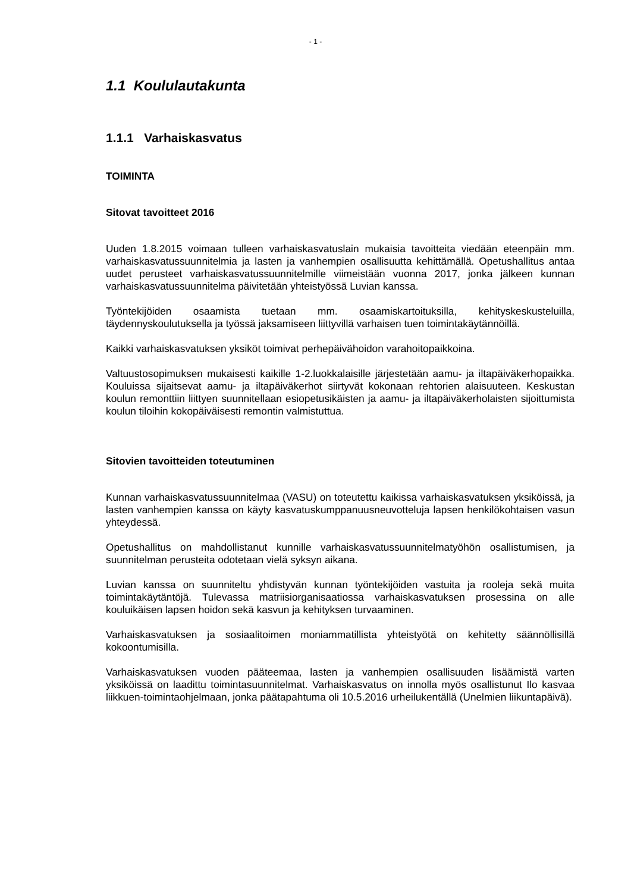- 1 -
1.1 Koululautakunta
1.1.1 Varhaiskasvatus
TOIMINTA
Sitovat tavoitteet 2016
Uuden 1.8.2015 voimaan tulleen varhaiskasvatuslain mukaisia tavoitteita viedään eteenpäin mm. varhaiskasvatussuunnitelmia ja lasten ja vanhempien osallisuutta kehittämällä. Opetushallitus antaa uudet perusteet varhaiskasvatussuunnitelmille viimeistään vuonna 2017, jonka jälkeen kunnan varhaiskasvatussuunnitelma päivitetään yhteistyössä Luvian kanssa.
Työntekijöiden osaamista tuetaan mm. osaamiskartoituksilla, kehityskeskusteluilla, täydennyskoulutuksella ja työssä jaksamiseen liittyvillä varhaisen tuen toimintakäytännöillä.
Kaikki varhaiskasvatuksen yksiköt toimivat perhepäivähoidon varahoitopaikkoina.
Valtuustosopimuksen mukaisesti kaikille 1-2.luokkalaisille järjestetään aamu- ja iltapäiväkerhopaikka. Kouluissa sijaitsevat aamu- ja iltapäiväkerhot siirtyvät kokonaan rehtorien alaisuuteen. Keskustan koulun remonttiin liittyen suunnitellaan esiopetusikäisten ja aamu- ja iltapäiväkerholaisten sijoittumista koulun tiloihin kokopäiväisesti remontin valmistuttua.
Sitovien tavoitteiden toteutuminen
Kunnan varhaiskasvatussuunnitelmaa (VASU) on toteutettu kaikissa varhaiskasvatuksen yksiköissä, ja lasten vanhempien kanssa on käyty kasvatuskumppanuusneuvotteluja lapsen henkilökohtaisen vasun yhteydessä.
Opetushallitus on mahdollistanut kunnille varhaiskasvatussuunnitelmatyöhön osallistumisen, ja suunnitelman perusteita odotetaan vielä syksyn aikana.
Luvian kanssa on suunniteltu yhdistyvän kunnan työntekijöiden vastuita ja rooleja sekä muita toimintakäytäntöjä. Tulevassa matriisiorganisaatiossa varhaiskasvatuksen prosessina on alle kouluikäisen lapsen hoidon sekä kasvun ja kehityksen turvaaminen.
Varhaiskasvatuksen ja sosiaalitoimen moniammatillista yhteistyötä on kehitetty säännöllisillä kokoontumisilla.
Varhaiskasvatuksen vuoden pääteemaa, lasten ja vanhempien osallisuuden lisäämistä varten yksiköissä on laadittu toimintasuunnitelmat. Varhaiskasvatus on innolla myös osallistunut Ilo kasvaa liikkuen-toimintaohjelmaan, jonka päätapahtuma oli 10.5.2016 urheilukentällä (Unelmien liikuntapäivä).